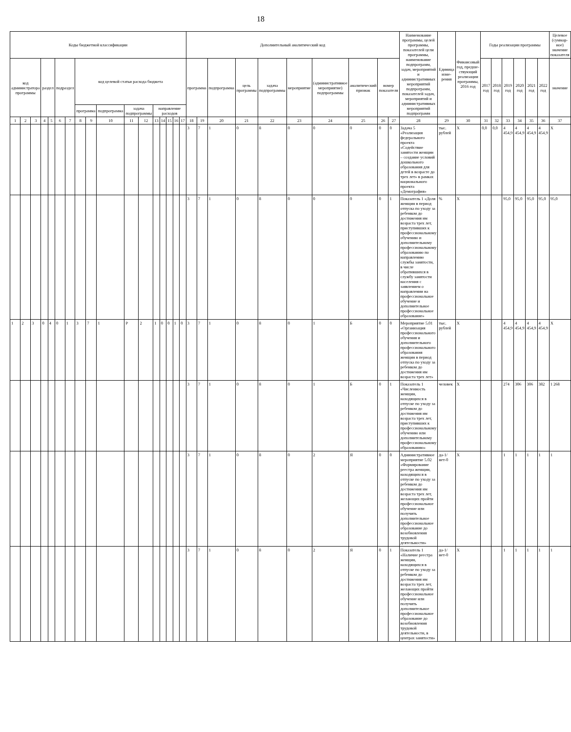18
| Коды бюджетной классификации | | | | | | | | | | | | | | | | | Дополнительный аналитический код | | | | | | | | | | Наименование программы, целей программы, показателей цели программы, наименование подпрограмм, задач, мероприятий и административных мероприятий подпрограмм, показателей задач, мероприятий и административных мероприятий подпрограмм | Единица изме-рения | Финансовый год, предше-ствующий реализации программы, 2016 год | Годы реализации программы | | | | | | Целевое (суммар-ное) значение показателя |
| --- | --- | --- | --- | --- | --- | --- | --- | --- | --- | --- | --- | --- | --- | --- | --- | --- | --- | --- | --- | --- | --- | --- | --- | --- | --- | --- | --- | --- | --- | --- | --- | --- | --- | --- | --- | --- |
| код администратора программы | | | раздел | | подраздел | | код целевой статьи расхода бюджета | | | | | | | | | | программа | | подпрограмма | цель программы | задача подпрограммы | мероприятие | (административное мероприятие) подпрограммы | аналитический признак | номер показателя | | | | | 2017 год | 2018 год | 2019 год | 2020 год | 2021 год | 2022 год | значение |
| | | | | | | | программа | | подпрограмма | задача подпрограммы | | направление расходов | | | | | | | | | | | | | | | | | | | | | | | | |
| 1 | 2 | 3 | 4 | 5 | 6 | 7 | 8 | 9 | 10 | 11 | 12 | 13 | 14 | 15 | 16 | 17 | 18 | 19 | 20 | 21 | 22 | 23 | 24 | 25 | 26 | 27 | 28 | 29 | 30 | 31 | 32 | 33 | 34 | 35 | 36 | 37 |
| | | | | | | | | | | | | | | | | | 3 | 7 | 1 | 0 | 8 | 0 | 0 | 0 | 0 | 0 | Задача 5 «Реализация федерального проекта «Содействие занятости женщин – создание условий дошкольного образования для детей в возрасте до трех лет» в рамках национального проекта «Демография» | тыс. рублей | X | 0,0 | 0,0 | 4 454,9 | 4 454,9 | 4 454,9 | 4 454,9 | X |
| | | | | | | | | | | | | | | | | | 3 | 7 | 1 | 0 | 8 | 0 | 0 | 0 | 0 | 1 | Показатель 1 «Доля женщин в период отпуска по уходу за ребенком до достижения им возраста трех лет, приступивших к профессиональному обучению и дополнительному профессиональному образованию по направлению службы занятости, в числе обратившихся в службу занятости населения с заявлением о направлении на профессиональное обучение и дополнительное профессиональное образование» | % | X | | | 95,0 | 95,0 | 95,0 | 95,0 | 95,0 |
| 1 | 2 | 3 | 0 | 4 | 0 | 1 | 3 | 7 | 1 | P | 2 | 1 | 0 | 0 | 1 | 0 | 3 | 7 | 1 | 0 | 8 | 0 | 1 | Б | 0 | 0 | Мероприятие 5.01 «Организация профессионального обучения и дополнительного профессионального образования женщин в период отпуска по уходу за ребенком до достижения им возраста трех лет» | тыс. рублей | X | | | 4 454,9 | 4 454,9 | 4 454,9 | 4 454,9 | X |
| | | | | | | | | | | | | | | | | | 3 | 7 | 1 | 0 | 8 | 0 | 1 | Б | 0 | 1 | Показатель 1 «Численность женщин, находящихся в отпуске по уходу за ребенком до достижения им возраста трех лет, приступивших к профессиональному обучению или дополнительному профессиональному образованию» | человек | X | | | 274 | 306 | 306 | 382 | 1 268 |
| | | | | | | | | | | | | | | | | | 3 | 7 | 1 | 0 | 8 | 0 | 2 | Я | 0 | 0 | Административное мероприятие 5.02 «Формирование реестра женщин, находящихся в отпуске по уходу за ребенком до достижения им возраста трех лет, желающих пройти профессиональное обучение или получить дополнительное профессиональное образование до возобновления трудовой деятельности» | да-1/ нет-0 | X | | | 1 | 1 | 1 | 1 | 1 |
| | | | | | | | | | | | | | | | | | 3 | 7 | 1 | 0 | 8 | 0 | 2 | Я | 0 | 1 | Показатель 1 «Наличие реестра женщин, находящихся в отпуске по уходу за ребенком до достижения им возраста трех лет, желающих пройти профессиональное обучение или получить дополнительное профессиональное образование до возобновления трудовой деятельности, в центрах занятости» | да-1/ нет-0 | X | | | 1 | 1 | 1 | 1 | 1 |